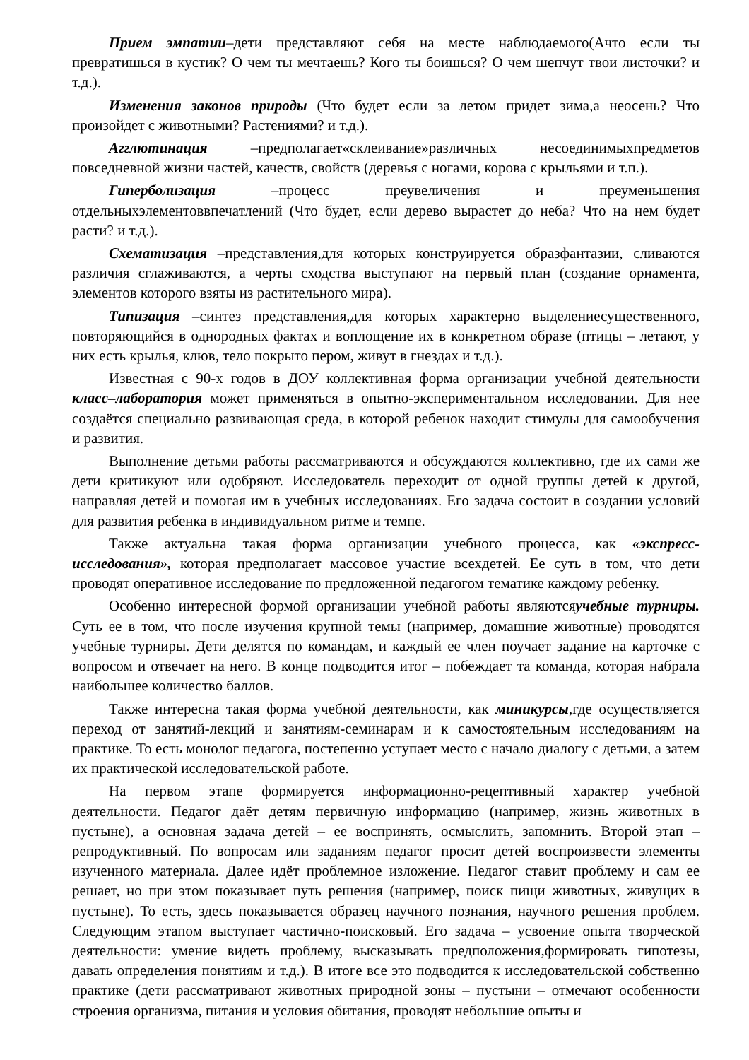Прием эмпатии–дети представляют себя на месте наблюдаемого(Ачто если ты превратишься в кустик? О чем ты мечтаешь? Кого ты боишься? О чем шепчут твои листочки? и т.д.).
Изменения законов природы (Что будет если за летом придет зима,а неосень? Что произойдет с животными? Растениями? и т.д.).
Агглютинация –предполагает«склеивание»различных несоединимыхпредметов повседневной жизни частей, качеств, свойств (деревья с ногами, корова с крыльями и т.п.).
Гиперболизация –процесс преувеличения и преуменьшения отдельныхэлементоввпечатлений (Что будет, если дерево вырастет до неба? Что на нем будет расти? и т.д.).
Схематизация –представления,для которых конструируется образфантазии, сливаются различия сглаживаются, а черты сходства выступают на первый план (создание орнамента, элементов которого взяты из растительного мира).
Типизация –синтез представления,для которых характерно выделениесущественного, повторяющийся в однородных фактах и воплощение их в конкретном образе (птицы – летают, у них есть крылья, клюв, тело покрыто пером, живут в гнездах и т.д.).
Известная с 90-х годов в ДОУ коллективная форма организации учебной деятельности класс–лаборатория может применяться в опытно-экспериментальном исследовании. Для нее создаётся специально развивающая среда, в которой ребенок находит стимулы для самообучения и развития.
Выполнение детьми работы рассматриваются и обсуждаются коллективно, где их сами же дети критикуют или одобряют. Исследователь переходит от одной группы детей к другой, направляя детей и помогая им в учебных исследованиях. Его задача состоит в создании условий для развития ребенка в индивидуальном ритме и темпе.
Также актуальна такая форма организации учебного процесса, как «экспресс-исследования», которая предполагает массовое участие всехдетей. Ее суть в том, что дети проводят оперативное исследование по предложенной педагогом тематике каждому ребенку.
Особенно интересной формой организации учебной работы являютсяучебные турниры. Суть ее в том, что после изучения крупной темы (например, домашние животные) проводятся учебные турниры. Дети делятся по командам, и каждый ее член поучает задание на карточке с вопросом и отвечает на него. В конце подводится итог – побеждает та команда, которая набрала наибольшее количество баллов.
Также интересна такая форма учебной деятельности, как миникурсы,где осуществляется переход от занятий-лекций и занятиям-семинарам и к самостоятельным исследованиям на практике. То есть монолог педагога, постепенно уступает место с начало диалогу с детьми, а затем их практической исследовательской работе.
На первом этапе формируется информационно-рецептивный характер учебной деятельности. Педагог даёт детям первичную информацию (например, жизнь животных в пустыне), а основная задача детей – ее воспринять, осмыслить, запомнить. Второй этап – репродуктивный. По вопросам или заданиям педагог просит детей воспроизвести элементы изученного материала. Далее идёт проблемное изложение. Педагог ставит проблему и сам ее решает, но при этом показывает путь решения (например, поиск пищи животных, живущих в пустыне). То есть, здесь показывается образец научного познания, научного решения проблем. Следующим этапом выступает частично-поисковый. Его задача – усвоение опыта творческой деятельности: умение видеть проблему, высказывать предположения,формировать гипотезы, давать определения понятиям и т.д.). В итоге все это подводится к исследовательской собственно практике (дети рассматривают животных природной зоны – пустыни – отмечают особенности строения организма, питания и условия обитания, проводят небольшие опыты и